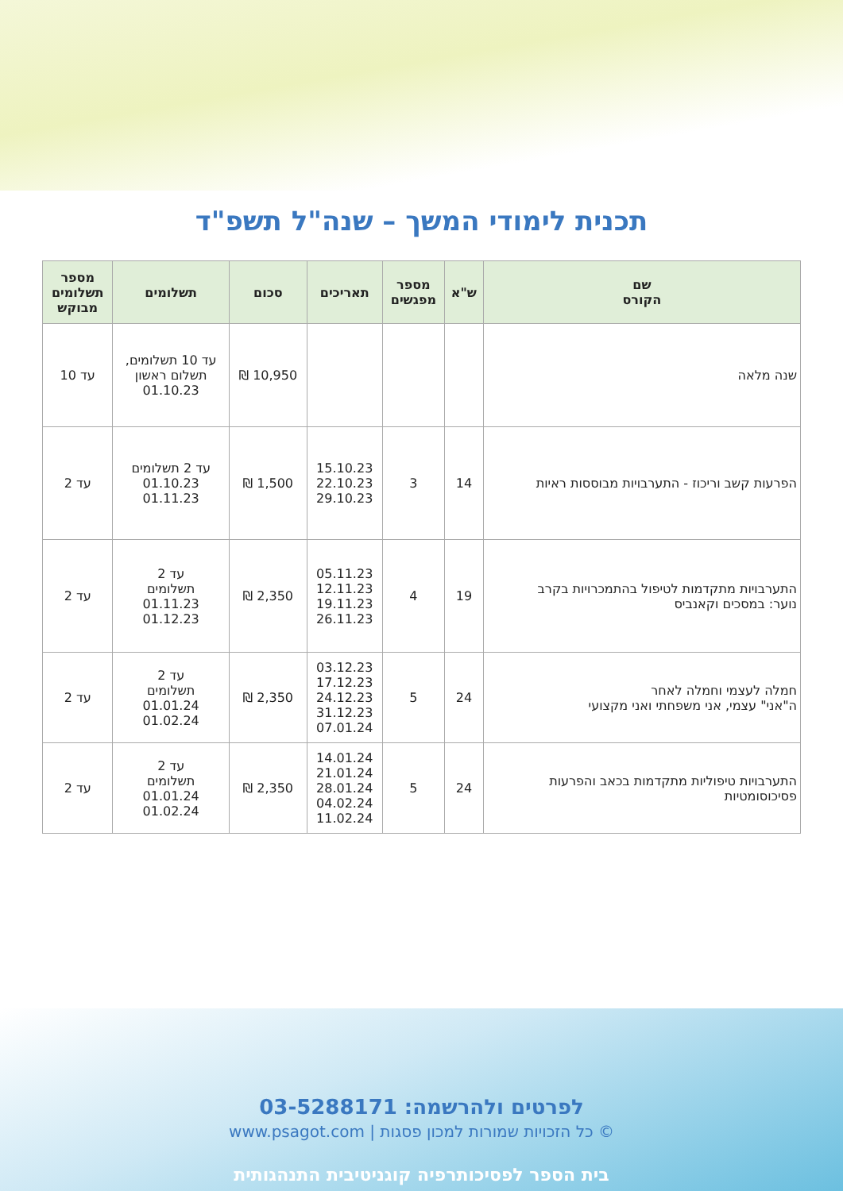תכנית לימודי המשך – שנה"ל תשפ"ד
| שם הקורס | ש"א | מספר מפגשים | תאריכים | סכום | תשלומים | מספר תשלומים מבוקש |
| --- | --- | --- | --- | --- | --- | --- |
| שנה מלאה | | | | 10,950 ₪ | עד 10 תשלומים, תשלום ראשון 01.10.23 | עד 10 |
| הפרעות קשב וריכוז - התערבויות מבוססות ראיות | 14 | 3 | 15.10.23 22.10.23 29.10.23 | 1,500 ₪ | עד 2 תשלומים 01.10.23 01.11.23 | עד 2 |
| התערבויות מתקדמות לטיפול בהתמכרויות בקרב נוער: במסכים וקאנביס | 19 | 4 | 05.11.23 12.11.23 19.11.23 26.11.23 | 2,350 ₪ | עד 2 תשלומים 01.11.23 01.12.23 | עד 2 |
| חמלה לעצמי וחמלה לאחר ה"אני" עצמי, אני משפחתי ואני מקצועי | 24 | 5 | 03.12.23 17.12.23 24.12.23 31.12.23 07.01.24 | 2,350 ₪ | עד 2 תשלומים 01.01.24 01.02.24 | עד 2 |
| התערבויות טיפוליות מתקדמות בכאב והפרעות פסיכוסומטיות | 24 | 5 | 14.01.24 21.01.24 28.01.24 04.02.24 11.02.24 | 2,350 ₪ | עד 2 תשלומים 01.01.24 01.02.24 | עד 2 |
לפרטים ולהרשמה: 03-5288171
© כל הזכויות שמורות למכון פסגות | www.psagot.com
בית הספר לפסיכותרפיה קוגניטיבית התנהגותית